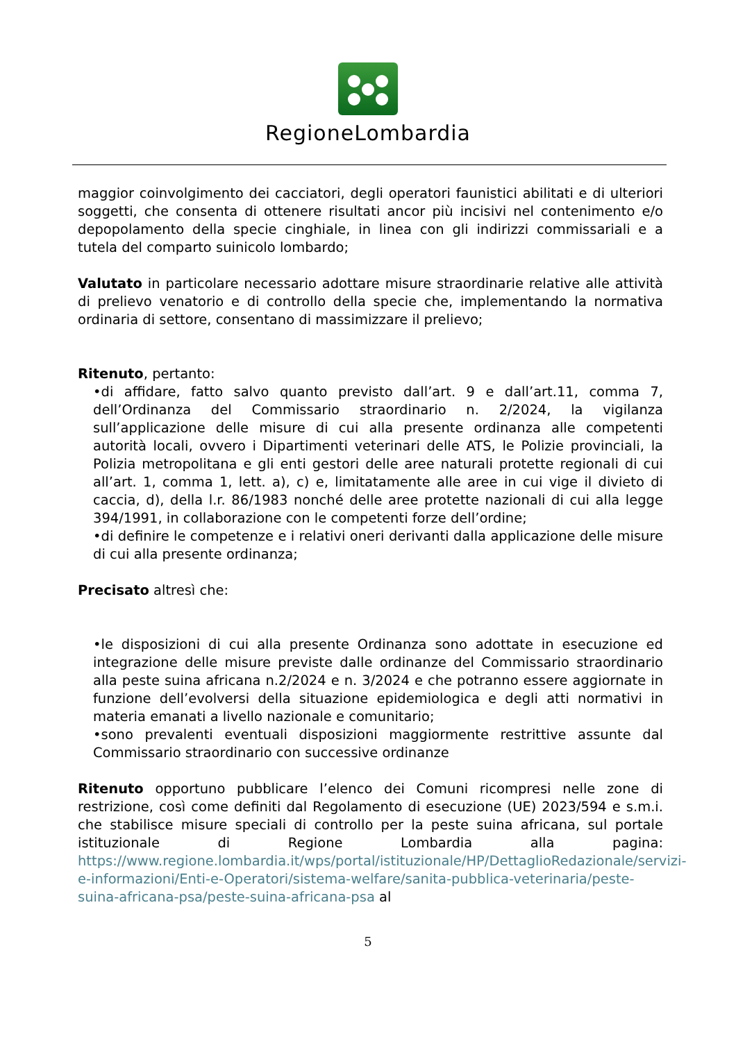RegioneLombardia
maggior coinvolgimento dei cacciatori, degli operatori faunistici abilitati e di ulteriori soggetti, che consenta di ottenere risultati ancor più incisivi nel contenimento e/o depopolamento della specie cinghiale, in linea con gli indirizzi commissariali e a tutela del comparto suinicolo lombardo;
Valutato in particolare necessario adottare misure straordinarie relative alle attività di prelievo venatorio e di controllo della specie che, implementando la normativa ordinaria di settore, consentano di massimizzare il prelievo;
Ritenuto, pertanto:
•di affidare, fatto salvo quanto previsto dall’art. 9 e dall’art.11, comma 7, dell’Ordinanza del Commissario straordinario n. 2/2024, la vigilanza sull’applicazione delle misure di cui alla presente ordinanza alle competenti autorità locali, ovvero i Dipartimenti veterinari delle ATS, le Polizie provinciali, la Polizia metropolitana e gli enti gestori delle aree naturali protette regionali di cui all’art. 1, comma 1, lett. a), c) e, limitatamente alle aree in cui vige il divieto di caccia, d), della l.r. 86/1983 nonché delle aree protette nazionali di cui alla legge 394/1991, in collaborazione con le competenti forze dell’ordine;
•di definire le competenze e i relativi oneri derivanti dalla applicazione delle misure di cui alla presente ordinanza;
Precisato altresì che:
•le disposizioni di cui alla presente Ordinanza sono adottate in esecuzione ed integrazione delle misure previste dalle ordinanze del Commissario straordinario alla peste suina africana n.2/2024 e n. 3/2024 e che potranno essere aggiornate in funzione dell’evolversi della situazione epidemiologica e degli atti normativi in materia emanati a livello nazionale e comunitario;
•sono prevalenti eventuali disposizioni maggiormente restrittive assunte dal Commissario straordinario con successive ordinanze
Ritenuto opportuno pubblicare l’elenco dei Comuni ricompresi nelle zone di restrizione, così come definiti dal Regolamento di esecuzione (UE) 2023/594 e s.m.i. che stabilisce misure speciali di controllo per la peste suina africana, sul portale istituzionale di Regione Lombardia alla pagina: https://www.regione.lombardia.it/wps/portal/istituzionale/HP/DettaglioRedazionale/servizi-e-informazioni/Enti-e-Operatori/sistema-welfare/sanita-pubblica-veterinaria/peste-suina-africana-psa/peste-suina-africana-psa al
5